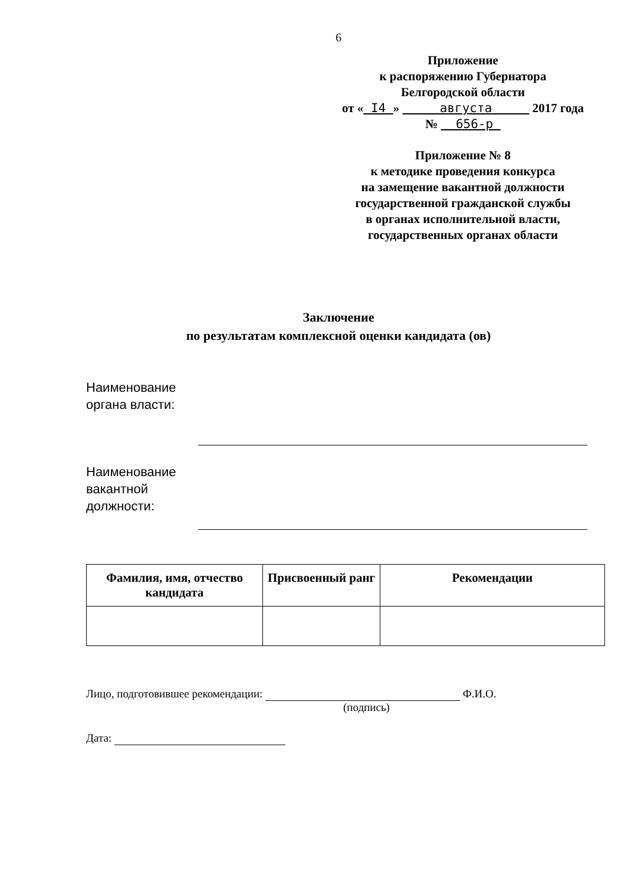6
Приложение
к распоряжению Губернатора
Белгородской области
от « I4 » августа 2017 года
№ 656-р
Приложение № 8
к методике проведения конкурса
на замещение вакантной должности
государственной гражданской службы
в органах исполнительной власти,
государственных органах области
Заключение
по результатам комплексной оценки кандидата (ов)
Наименование органа власти:
Наименование вакантной должности:
| Фамилия, имя, отчество кандидата | Присвоенный ранг | Рекомендации |
| --- | --- | --- |
Лицо, подготовившее рекомендации: Ф.И.О.
(подпись)
Дата: